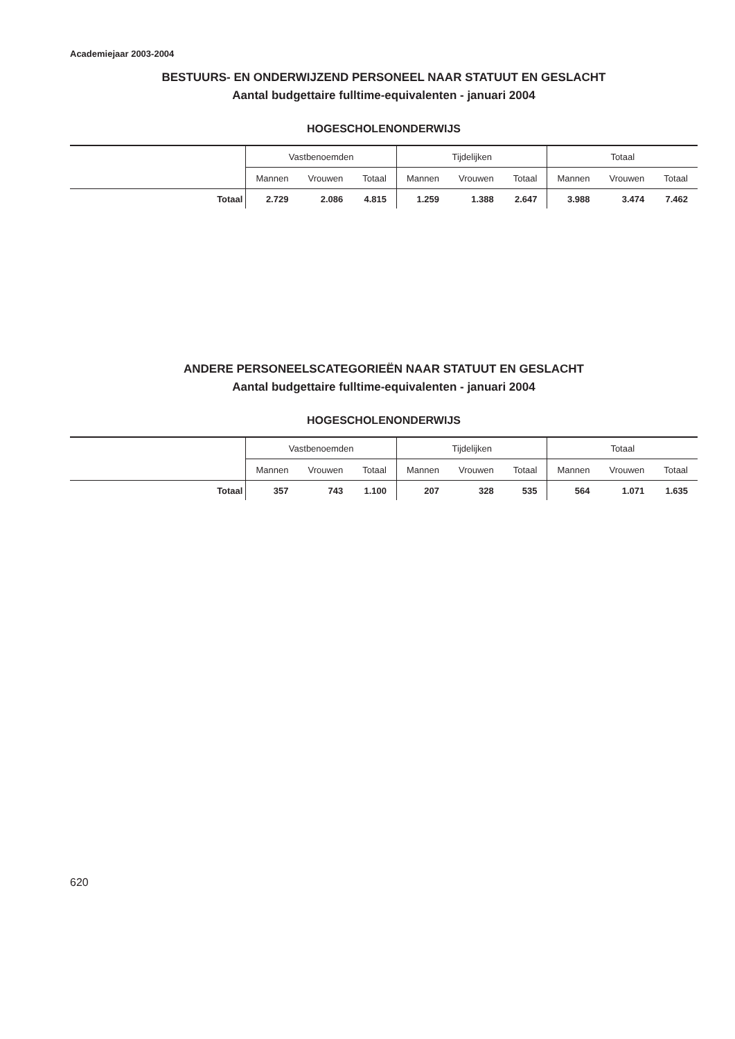Academiejaar 2003-2004
BESTUURS- EN ONDERWIJZEND PERSONEEL NAAR STATUUT EN GESLACHT
Aantal budgettaire fulltime-equivalenten - januari 2004
HOGESCHOLENONDERWIJS
| | Vastbenoemden | | | Tijdelijken | | | Totaal | | |
| | Mannen | Vrouwen | Totaal | Mannen | Vrouwen | Totaal | Mannen | Vrouwen | Totaal |
| Totaal | 2.729 | 2.086 | 4.815 | 1.259 | 1.388 | 2.647 | 3.988 | 3.474 | 7.462 |
ANDERE PERSONEELSCATEGORIEËN NAAR STATUUT EN GESLACHT
Aantal budgettaire fulltime-equivalenten - januari 2004
HOGESCHOLENONDERWIJS
| | Vastbenoemden | | | Tijdelijken | | | Totaal | | |
| | Mannen | Vrouwen | Totaal | Mannen | Vrouwen | Totaal | Mannen | Vrouwen | Totaal |
| Totaal | 357 | 743 | 1.100 | 207 | 328 | 535 | 564 | 1.071 | 1.635 |
620